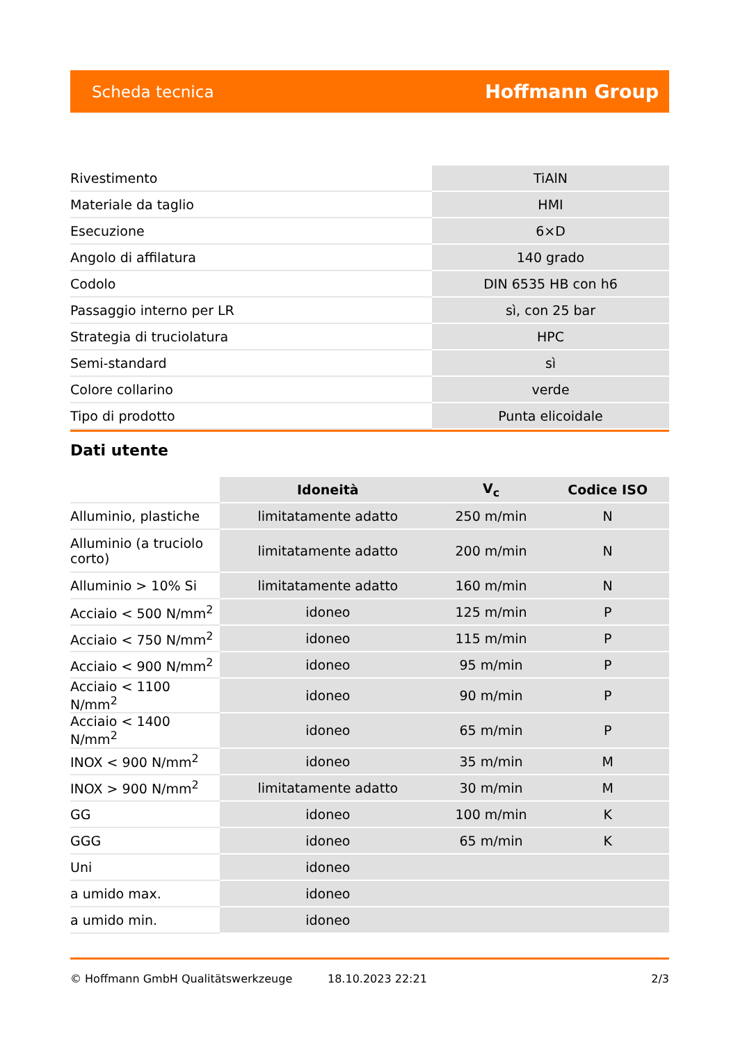Scheda tecnica Hoffmann Group
| Rivestimento | TiAlN |
| Materiale da taglio | HMI |
| Esecuzione | 6×D |
| Angolo di affilatura | 140 grado |
| Codolo | DIN 6535 HB con h6 |
| Passaggio interno per LR | sì, con 25 bar |
| Strategia di truciolatura | HPC |
| Semi-standard | sì |
| Colore collarino | verde |
| Tipo di prodotto | Punta elicoidale |
Dati utente
| | Idoneità | V<sub>c</sub> | Codice ISO |
| --- | --- | --- | --- |
| Alluminio, plastiche | limitatamente adatto | 250 m/min | N |
| Alluminio (a truciolo corto) | limitatamente adatto | 200 m/min | N |
| Alluminio > 10% Si | limitatamente adatto | 160 m/min | N |
| Acciaio < 500 N/mm<sup>2</sup> | idoneo | 125 m/min | P |
| Acciaio < 750 N/mm<sup>2</sup> | idoneo | 115 m/min | P |
| Acciaio < 900 N/mm<sup>2</sup> | idoneo | 95 m/min | P |
| Acciaio < 1100 N/mm<sup>2</sup> | idoneo | 90 m/min | P |
| Acciaio < 1400 N/mm<sup>2</sup> | idoneo | 65 m/min | P |
| INOX < 900 N/mm<sup>2</sup> | idoneo | 35 m/min | M |
| INOX > 900 N/mm<sup>2</sup> | limitatamente adatto | 30 m/min | M |
| GG | idoneo | 100 m/min | K |
| GGG | idoneo | 65 m/min | K |
| Uni | idoneo | | |
| a umido max. | idoneo | | |
| a umido min. | idoneo | | |
© Hoffmann GmbH Qualitätswerkzeuge 18.10.2023 22:21 2/3